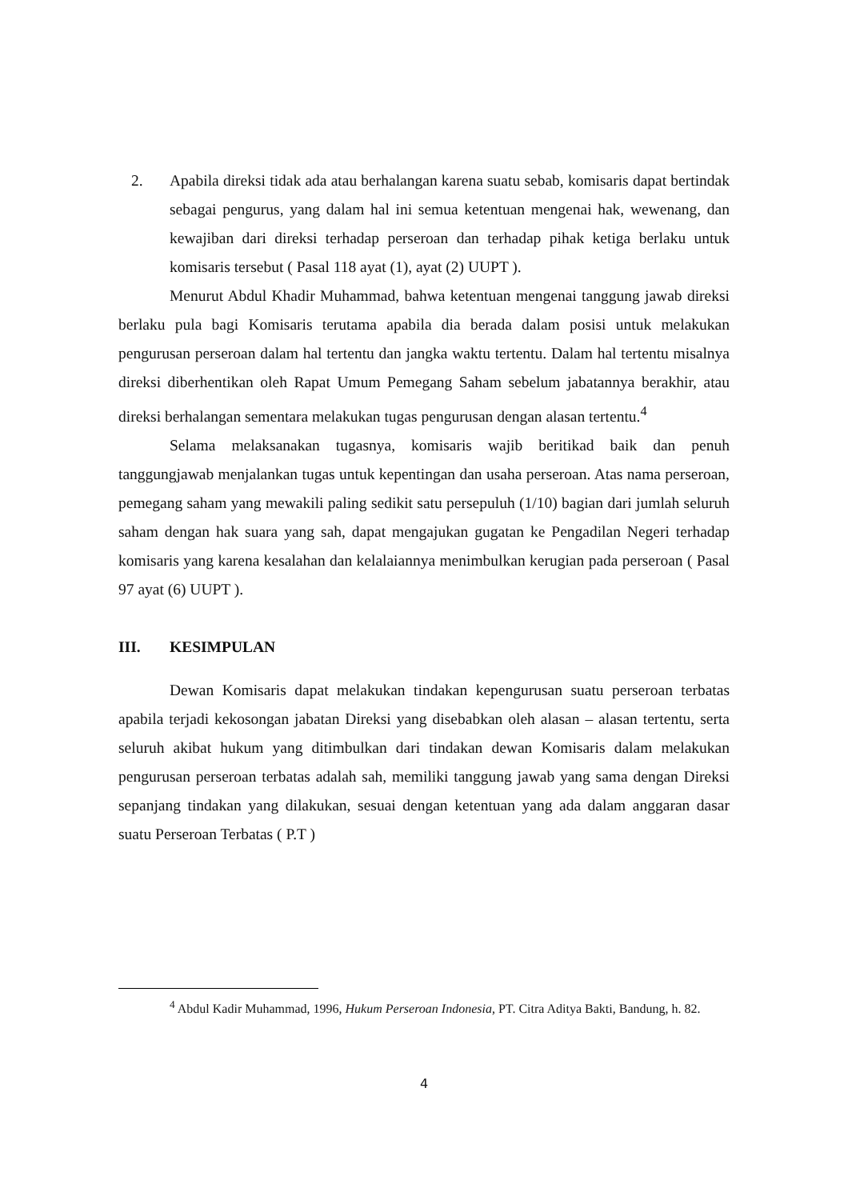2. Apabila direksi tidak ada atau berhalangan karena suatu sebab, komisaris dapat bertindak sebagai pengurus, yang dalam hal ini semua ketentuan mengenai hak, wewenang, dan kewajiban dari direksi terhadap perseroan dan terhadap pihak ketiga berlaku untuk komisaris tersebut ( Pasal 118 ayat (1), ayat (2) UUPT ).
Menurut Abdul Khadir Muhammad, bahwa ketentuan mengenai tanggung jawab direksi berlaku pula bagi Komisaris terutama apabila dia berada dalam posisi untuk melakukan pengurusan perseroan dalam hal tertentu dan jangka waktu tertentu. Dalam hal tertentu misalnya direksi diberhentikan oleh Rapat Umum Pemegang Saham sebelum jabatannya berakhir, atau direksi berhalangan sementara melakukan tugas pengurusan dengan alasan tertentu.<sup>4</sup>
Selama melaksanakan tugasnya, komisaris wajib beritikad baik dan penuh tanggungjawab menjalankan tugas untuk kepentingan dan usaha perseroan. Atas nama perseroan, pemegang saham yang mewakili paling sedikit satu persepuluh (1/10) bagian dari jumlah seluruh saham dengan hak suara yang sah, dapat mengajukan gugatan ke Pengadilan Negeri terhadap komisaris yang karena kesalahan dan kelalaiannya menimbulkan kerugian pada perseroan ( Pasal 97 ayat (6) UUPT ).
III. KESIMPULAN
Dewan Komisaris dapat melakukan tindakan kepengurusan suatu perseroan terbatas apabila terjadi kekosongan jabatan Direksi yang disebabkan oleh alasan – alasan tertentu, serta seluruh akibat hukum yang ditimbulkan dari tindakan dewan Komisaris dalam melakukan pengurusan perseroan terbatas adalah sah, memiliki tanggung jawab yang sama dengan Direksi sepanjang tindakan yang dilakukan, sesuai dengan ketentuan yang ada dalam anggaran dasar suatu Perseroan Terbatas ( P.T )
<sup>4</sup> Abdul Kadir Muhammad, 1996, Hukum Perseroan Indonesia, PT. Citra Aditya Bakti, Bandung, h. 82.
4